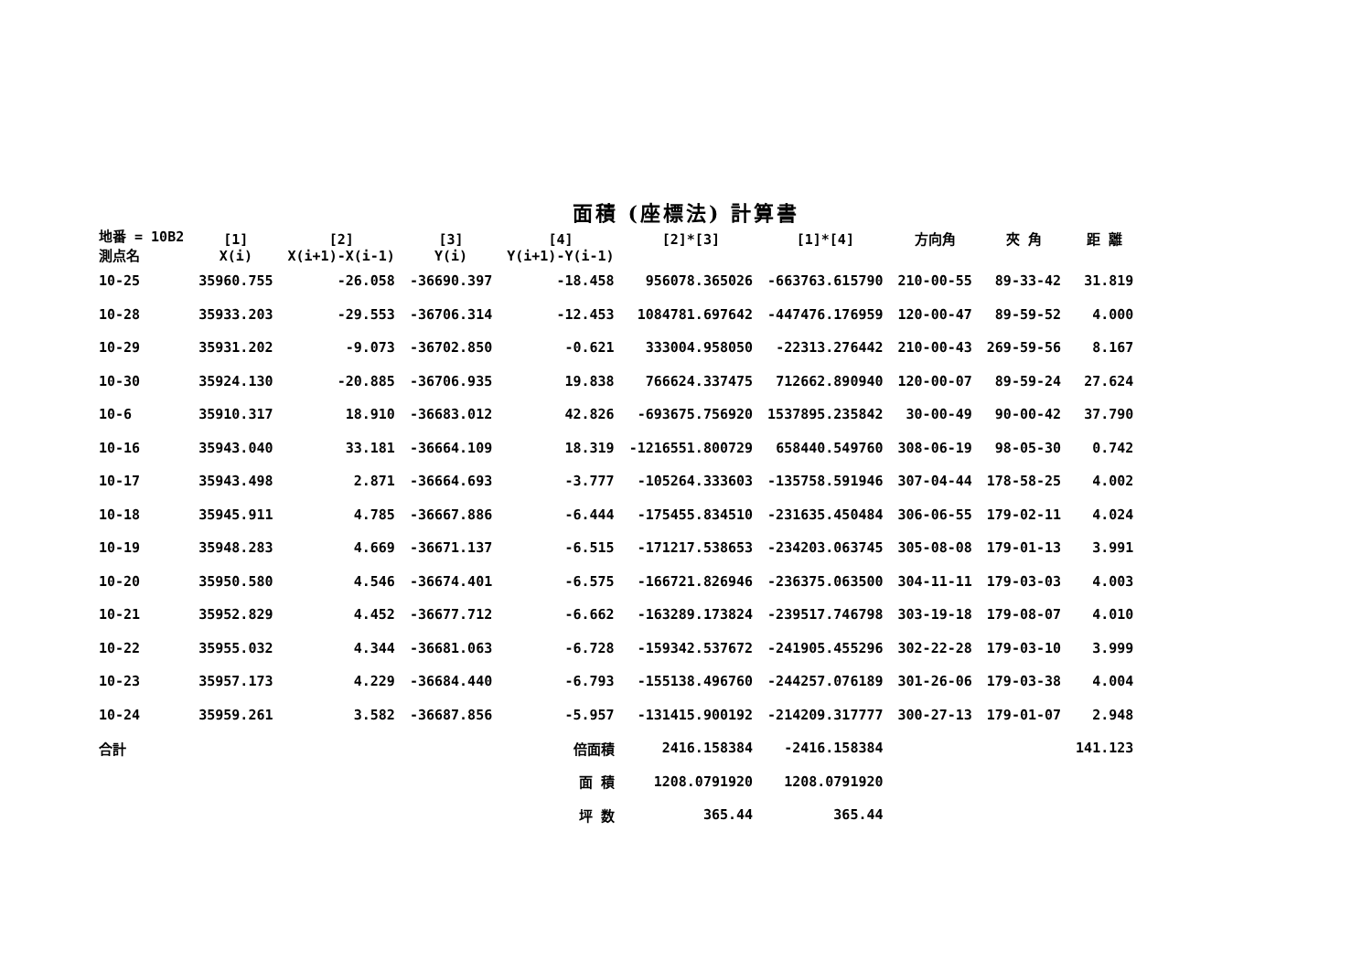面積 (座標法) 計算書
| 地番 = 10B2 測点名 | [1] X(i) | [2] X(i+1)-X(i-1) | [3] Y(i) | [4] Y(i+1)-Y(i-1) | [2]*[3] | [1]*[4] | 方向角 | 夾 角 | 距 離 |
| --- | --- | --- | --- | --- | --- | --- | --- | --- | --- |
| 10-25 | 35960.755 | -26.058 | -36690.397 | -18.458 | 956078.365026 | -663763.615790 | 210-00-55 | 89-33-42 | 31.819 |
| 10-28 | 35933.203 | -29.553 | -36706.314 | -12.453 | 1084781.697642 | -447476.176959 | 120-00-47 | 89-59-52 | 4.000 |
| 10-29 | 35931.202 | -9.073 | -36702.850 | -0.621 | 333004.958050 | -22313.276442 | 210-00-43 | 269-59-56 | 8.167 |
| 10-30 | 35924.130 | -20.885 | -36706.935 | 19.838 | 766624.337475 | 712662.890940 | 120-00-07 | 89-59-24 | 27.624 |
| 10-6 | 35910.317 | 18.910 | -36683.012 | 42.826 | -693675.756920 | 1537895.235842 | 30-00-49 | 90-00-42 | 37.790 |
| 10-16 | 35943.040 | 33.181 | -36664.109 | 18.319 | -1216551.800729 | 658440.549760 | 308-06-19 | 98-05-30 | 0.742 |
| 10-17 | 35943.498 | 2.871 | -36664.693 | -3.777 | -105264.333603 | -135758.591946 | 307-04-44 | 178-58-25 | 4.002 |
| 10-18 | 35945.911 | 4.785 | -36667.886 | -6.444 | -175455.834510 | -231635.450484 | 306-06-55 | 179-02-11 | 4.024 |
| 10-19 | 35948.283 | 4.669 | -36671.137 | -6.515 | -171217.538653 | -234203.063745 | 305-08-08 | 179-01-13 | 3.991 |
| 10-20 | 35950.580 | 4.546 | -36674.401 | -6.575 | -166721.826946 | -236375.063500 | 304-11-11 | 179-03-03 | 4.003 |
| 10-21 | 35952.829 | 4.452 | -36677.712 | -6.662 | -163289.173824 | -239517.746798 | 303-19-18 | 179-08-07 | 4.010 |
| 10-22 | 35955.032 | 4.344 | -36681.063 | -6.728 | -159342.537672 | -241905.455296 | 302-22-28 | 179-03-10 | 3.999 |
| 10-23 | 35957.173 | 4.229 | -36684.440 | -6.793 | -155138.496760 | -244257.076189 | 301-26-06 | 179-03-38 | 4.004 |
| 10-24 | 35959.261 | 3.582 | -36687.856 | -5.957 | -131415.900192 | -214209.317777 | 300-27-13 | 179-01-07 | 2.948 |
| 合計 | | | | 倍面積 | 2416.158384 | -2416.158384 | | | 141.123 |
| | | | | 面 積 | 1208.0791920 | 1208.0791920 | | | |
| | | | | 坪 数 | 365.44 | 365.44 | | | |